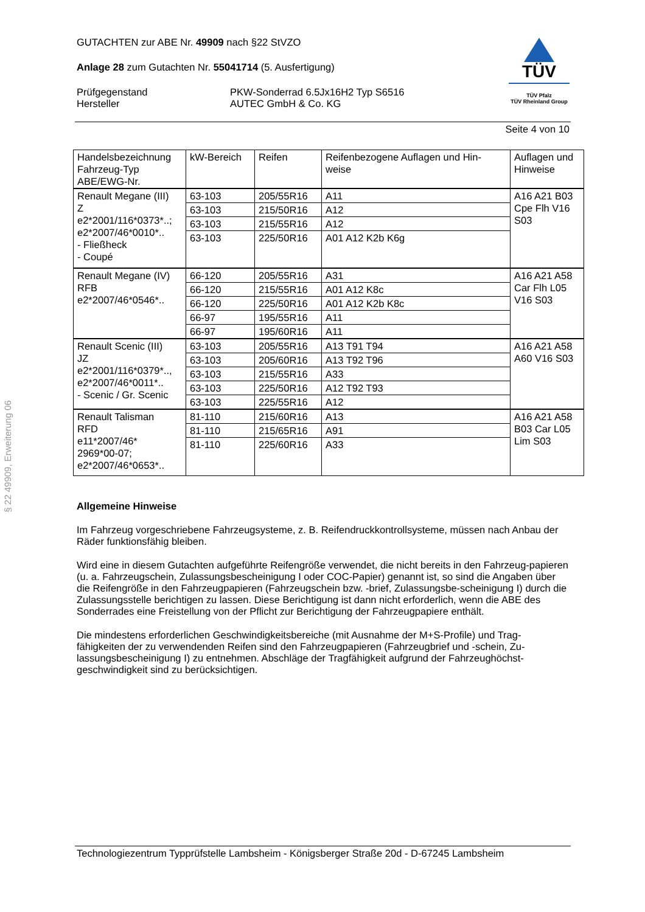§ 22 49909, Erweiterung 06
GUTACHTEN zur ABE Nr. 49909 nach §22 StVZO
Anlage 28 zum Gutachten Nr. 55041714 (5. Ausfertigung)
Prüfgegenstand
Hersteller
PKW-Sonderrad 6.5Jx16H2 Typ S6516
AUTEC GmbH & Co. KG
TÜV
TÜV Pfalz
TÜV Rheinland Group
Seite 4 von 10
| Handelsbezeichnung Fahrzeug-Typ ABE/EWG-Nr. | kW-Bereich | Reifen | Reifenbezogene Auflagen und Hin- weise | Auflagen und Hinweise |
| --- | --- | --- | --- | --- |
| Renault Megane (III) Z e2*2001/116*0373*..; e2*2007/46*0010*.. - Fließheck - Coupé | 63-103 | 205/55R16 | A11 | A16 A21 B03 Cpe Flh V16 S03 |
| | 63-103 | 215/50R16 | A12 | |
| | 63-103 | 215/55R16 | A12 | |
| | 63-103 | 225/50R16 | A01 A12 K2b K6g | |
| Renault Megane (IV) RFB e2*2007/46*0546*.. | 66-120 | 205/55R16 | A31 | A16 A21 A58 Car Flh L05 V16 S03 |
| | 66-120 | 215/55R16 | A01 A12 K8c | |
| | 66-120 | 225/50R16 | A01 A12 K2b K8c | |
| | 66-97 | 195/55R16 | A11 | |
| | 66-97 | 195/60R16 | A11 | |
| Renault Scenic (III) JZ e2*2001/116*0379*.., e2*2007/46*0011*.. - Scenic / Gr. Scenic | 63-103 | 205/55R16 | A13 T91 T94 | A16 A21 A58 A60 V16 S03 |
| | 63-103 | 205/60R16 | A13 T92 T96 | |
| | 63-103 | 215/55R16 | A33 | |
| | 63-103 | 225/50R16 | A12 T92 T93 | |
| | 63-103 | 225/55R16 | A12 | |
| Renault Talisman RFD e11*2007/46* 2969*00-07; e2*2007/46*0653*.. | 81-110 | 215/60R16 | A13 | A16 A21 A58 B03 Car L05 Lim S03 |
| | 81-110 | 215/65R16 | A91 | |
| | 81-110 | 225/60R16 | A33 | |
Allgemeine Hinweise
Im Fahrzeug vorgeschriebene Fahrzeugsysteme, z. B. Reifendruckkontrollsysteme, müssen nach Anbau der Räder funktionsfähig bleiben.
Wird eine in diesem Gutachten aufgeführte Reifengröße verwendet, die nicht bereits in den Fahrzeug-papieren (u. a. Fahrzeugschein, Zulassungsbescheinigung I oder COC-Papier) genannt ist, so sind die Angaben über die Reifengröße in den Fahrzeugpapieren (Fahrzeugschein bzw. -brief, Zulassungsbe-scheinigung I) durch die Zulassungsstelle berichtigen zu lassen. Diese Berichtigung ist dann nicht erforderlich, wenn die ABE des Sonderrades eine Freistellung von der Pflicht zur Berichtigung der Fahrzeugpapiere enthält.
Die mindestens erforderlichen Geschwindigkeitsbereiche (mit Ausnahme der M+S-Profile) und Trag-fähigkeiten der zu verwendenden Reifen sind den Fahrzeugpapieren (Fahrzeugbrief und -schein, Zu-lassungsbescheinigung I) zu entnehmen. Abschläge der Tragfähigkeit aufgrund der Fahrzeughöchst-geschwindigkeit sind zu berücksichtigen.
Technologiezentrum Typprüfstelle Lambsheim - Königsberger Straße 20d - D-67245 Lambsheim